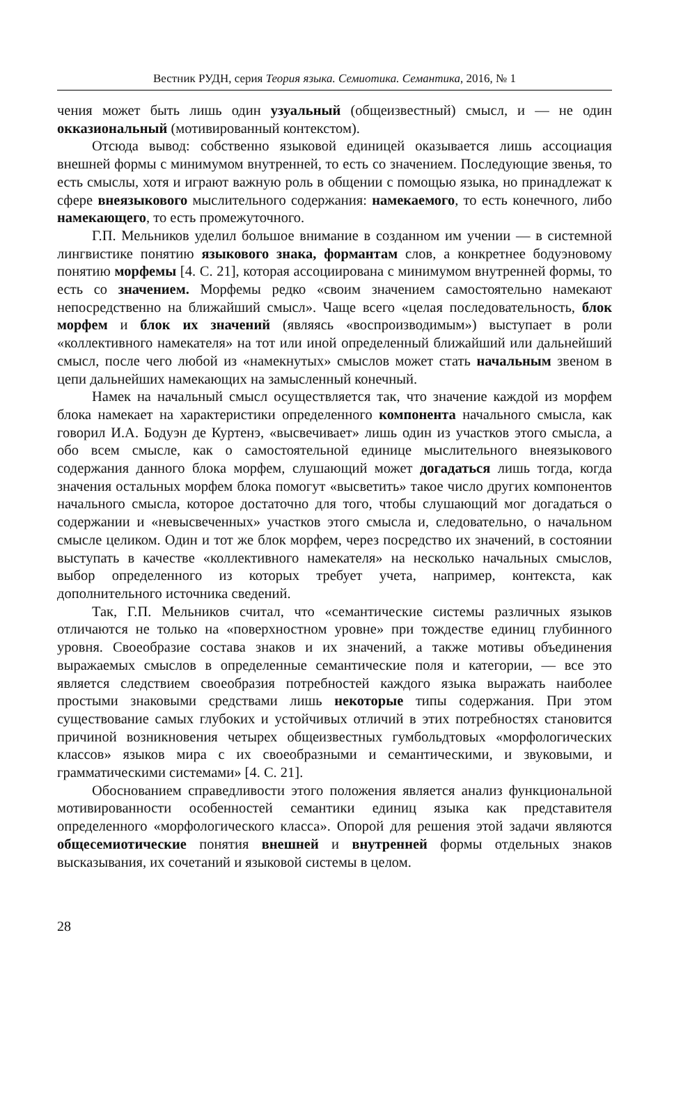Вестник РУДН, серия Теория языка. Семиотика. Семантика, 2016, № 1
чения может быть лишь один узуальный (общеизвестный) смысл, и — не один окказиональный (мотивированный контекстом).
Отсюда вывод: собственно языковой единицей оказывается лишь ассоциация внешней формы с минимумом внутренней, то есть со значением. Последующие звенья, то есть смыслы, хотя и играют важную роль в общении с помощью языка, но принадлежат к сфере внеязыкового мыслительного содержания: намекаемого, то есть конечного, либо намекающего, то есть промежуточного.
Г.П. Мельников уделил большое внимание в созданном им учении — в системной лингвистике понятию языкового знака, формантам слов, а конкретнее бодуэновому понятию морфемы [4. С. 21], которая ассоциирована с минимумом внутренней формы, то есть со значением. Морфемы редко «своим значением самостоятельно намекают непосредственно на ближайший смысл». Чаще всего «целая последовательность, блок морфем и блок их значений (являясь «воспроизводимым») выступает в роли «коллективного намекателя» на тот или иной определенный ближайший или дальнейший смысл, после чего любой из «намекнутых» смыслов может стать начальным звеном в цепи дальнейших намекающих на замысленный конечный.
Намек на начальный смысл осуществляется так, что значение каждой из морфем блока намекает на характеристики определенного компонента начального смысла, как говорил И.А. Бодуэн де Куртенэ, «высвечивает» лишь один из участков этого смысла, а обо всем смысле, как о самостоятельной единице мыслительного внеязыкового содержания данного блока морфем, слушающий может догадаться лишь тогда, когда значения остальных морфем блока помогут «высветить» такое число других компонентов начального смысла, которое достаточно для того, чтобы слушающий мог догадаться о содержании и «невысвеченных» участков этого смысла и, следовательно, о начальном смысле целиком. Один и тот же блок морфем, через посредство их значений, в состоянии выступать в качестве «коллективного намекателя» на несколько начальных смыслов, выбор определенного из которых требует учета, например, контекста, как дополнительного источника сведений.
Так, Г.П. Мельников считал, что «семантические системы различных языков отличаются не только на «поверхностном уровне» при тождестве единиц глубинного уровня. Своеобразие состава знаков и их значений, а также мотивы объединения выражаемых смыслов в определенные семантические поля и категории, — все это является следствием своеобразия потребностей каждого языка выражать наиболее простыми знаковыми средствами лишь некоторые типы содержания. При этом существование самых глубоких и устойчивых отличий в этих потребностях становится причиной возникновения четырех общеизвестных гумбольдтовых «морфологических классов» языков мира с их своеобразными и семантическими, и звуковыми, и грамматическими системами» [4. С. 21].
Обоснованием справедливости этого положения является анализ функциональной мотивированности особенностей семантики единиц языка как представителя определенного «морфологического класса». Опорой для решения этой задачи являются общесемиотические понятия внешней и внутренней формы отдельных знаков высказывания, их сочетаний и языковой системы в целом.
28